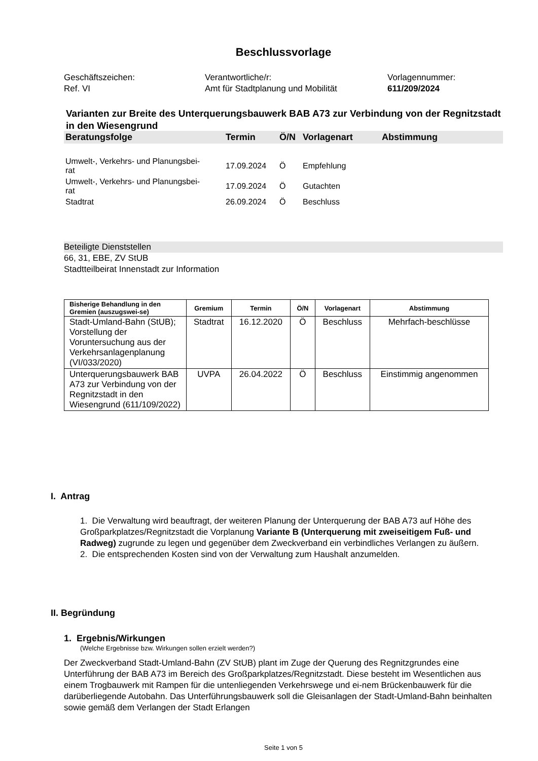Beschlussvorlage
Geschäftszeichen:
Ref. VI
Verantwortliche/r:
Amt für Stadtplanung und Mobilität
Vorlagennummer:
611/209/2024
Varianten zur Breite des Unterquerungsbauwerk BAB A73 zur Verbindung von der Regnitzstadt in den Wiesengrund
| Beratungsfolge | Termin | Ö/N | Vorlagenart | Abstimmung |
| Umwelt-, Verkehrs- und Planungsbei- rat | 17.09.2024 | Ö | Empfehlung | |
| Umwelt-, Verkehrs- und Planungsbei- rat | 17.09.2024 | Ö | Gutachten | |
| Stadtrat | 26.09.2024 | Ö | Beschluss | |
Beteiligte Dienststellen
66, 31, EBE, ZV StUB
Stadtteilbeirat Innenstadt zur Information
| Bisherige Behandlung in den Gremien (auszugswei-se) | Gremium | Termin | Ö/N | Vorlagenart | Abstimmung |
| --- | --- | --- | --- | --- | --- |
| Stadt-Umland-Bahn (StUB); Vorstellung der Voruntersuchung aus der Verkehrsanlagenplanung (VI/033/2020) | Stadtrat | 16.12.2020 | Ö | Beschluss | Mehrfach-beschlüsse |
| Unterquerungsbauwerk BAB A73 zur Verbindung von der Regnitzstadt in den Wiesengrund (611/109/2022) | UVPA | 26.04.2022 | Ö | Beschluss | Einstimmig angenommen |
I. Antrag
1. Die Verwaltung wird beauftragt, der weiteren Planung der Unterquerung der BAB A73 auf Höhe des Großparkplatzes/Regnitzstadt die Vorplanung Variante B (Unterquerung mit zweiseitigem Fuß- und Radweg) zugrunde zu legen und gegenüber dem Zweckverband ein verbindliches Verlangen zu äußern.
2. Die entsprechenden Kosten sind von der Verwaltung zum Haushalt anzumelden.
II. Begründung
1. Ergebnis/Wirkungen
(Welche Ergebnisse bzw. Wirkungen sollen erzielt werden?)
Der Zweckverband Stadt-Umland-Bahn (ZV StUB) plant im Zuge der Querung des Regnitzgrundes eine Unterführung der BAB A73 im Bereich des Großparkplatzes/Regnitzstadt. Diese besteht im Wesentlichen aus einem Trogbauwerk mit Rampen für die untenliegenden Verkehrswege und ei-nem Brückenbauwerk für die darüberliegende Autobahn. Das Unterführungsbauwerk soll die Gleisanlagen der Stadt-Umland-Bahn beinhalten sowie gemäß dem Verlangen der Stadt Erlangen
Seite 1 von 5